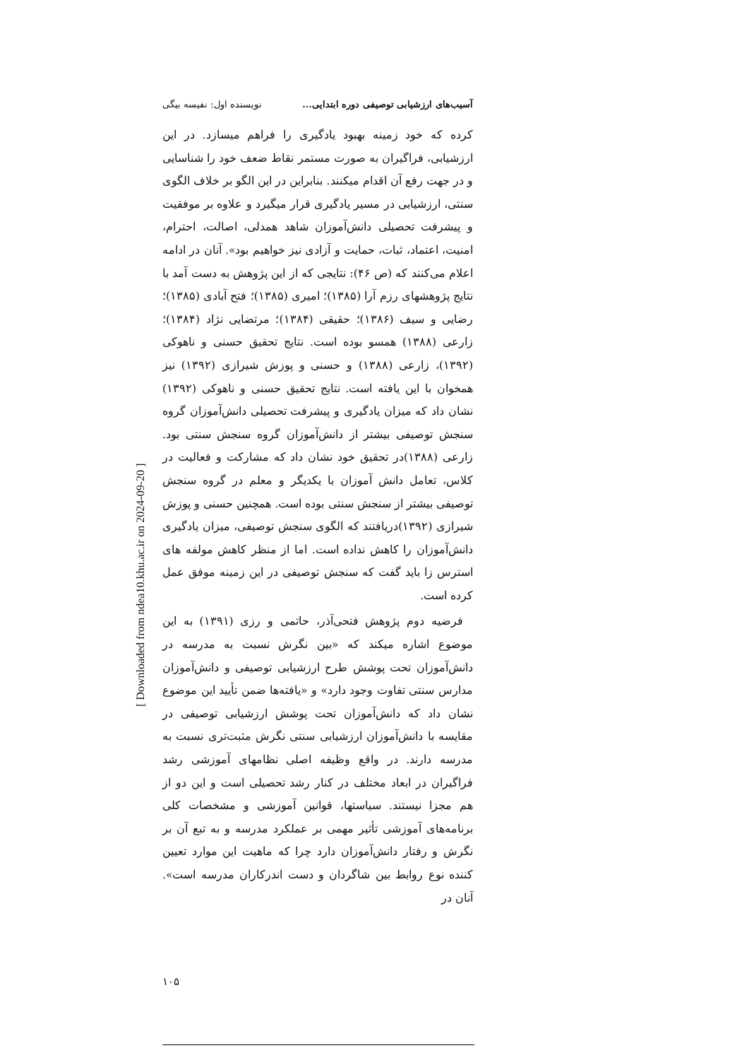آسیب‌های ارزشیابی توصیفی دوره ابتدایی... نویسنده اول: نفیسه بیگی
کرده که خود زمینه بهبود یادگیری را فراهم میسازد. در این ارزشیابی، فراگیران به صورت مستمر نقاط ضعف خود را شناسایی و در جهت رفع آن اقدام میکنند. بنابراین در این الگو بر خلاف الگوی سنتی، ارزشیابی در مسیر یادگیری قرار میگیرد و علاوه بر موفقیت و پیشرفت تحصیلی دانش‌آموزان شاهد همدلی، اصالت، احترام، امنیت، اعتماد، ثبات، حمایت و آزادی نیز خواهیم بود». آنان در ادامه اعلام می‌کنند که (ص ۴۶): نتایجی که از این پژوهش به دست آمد با نتایج پژوهشهای رزم آرا (۱۳۸۵)؛ امیری (۱۳۸۵)؛ فتح آبادی (۱۳۸۵)؛ رضایی و سیف (۱۳۸۶)؛ حقیقی (۱۳۸۴)؛ مرتضایی نژاد (۱۳۸۴)؛ زارعی (۱۳۸۸) همسو بوده است. نتایج تحقیق حسنی و ناهوکی (۱۳۹۲)، زارعی (۱۳۸۸) و حسنی و پوزش شیرازی (۱۳۹۲) نیز همخوان با این یافته است. نتایج تحقیق حسنی و ناهوکی (۱۳۹۲) نشان داد که میزان یادگیری و پیشرفت تحصیلی دانش‌آموزان گروه سنجش توصیفی بیشتر از دانش‌آموزان گروه سنجش سنتی بود. زارعی (۱۳۸۸)در تحقیق خود نشان داد که مشارکت و فعالیت در کلاس، تعامل دانش آموزان با یکدیگر و معلم در گروه سنجش توصیفی بیشتر از سنجش سنتی بوده است. همچنین حسنی و پوزش شیرازی (۱۳۹۲)دریافتند که الگوی سنجش توصیفی، میزان یادگیری دانش‌آموزان را کاهش نداده است. اما از منظر کاهش مولفه های استرس زا باید گفت که سنجش توصیفی در این زمینه موفق عمل کرده است.
فرضیه دوم پژوهش فتحی‌آذر، حاتمی و رزی (۱۳۹۱) به این موضوع اشاره میکند که «بین نگرش نسبت به مدرسه در دانش‌آموزان تحت پوشش طرح ارزشیابی توصیفی و دانش‌آموزان مدارس سنتی تفاوت وجود دارد» و «یافته‌ها ضمن تأیید این موضوع نشان داد که دانش‌آموزان تحت پوشش ارزشیابی توصیفی در مقایسه با دانش‌آموزان ارزشیابی سنتی نگرش مثبت‌تری نسبت به مدرسه دارند. در واقع وظیفه اصلی نظامهای آموزشی رشد فراگیران در ابعاد مختلف در کنار رشد تحصیلی است و این دو از هم مجزا نیستند. سیاستها، قوانین آموزشی و مشخصات کلی برنامه‌های آموزشی تأثیر مهمی بر عملکرد مدرسه و به تبع آن بر نگرش و رفتار دانش‌آموزان دارد چرا که ماهیت این موارد تعیین کننده نوع روابط بین شاگردان و دست اندرکاران مدرسه است». آنان در
۱۰۵
[ Downloaded from ndea10.khu.ac.ir on 2024-09-20 ]